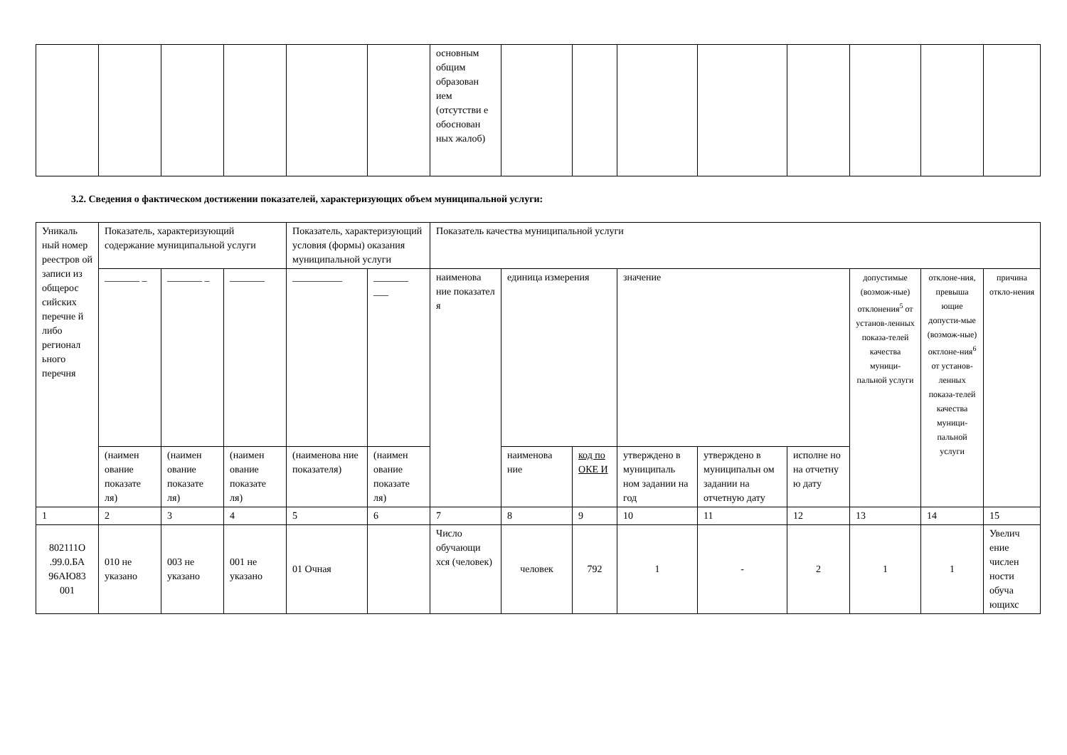| | | | | | | основным общим образован ием (отсутстви е обоснован ных жалоб) | | | | | | | | |
3.2. Сведения о фактическом достижении показателей, характеризующих объем муниципальной услуги:
| Уникаль ный номер реестров ой записи из общерос сийских перечне й либо регионал ьного перечня | Показатель, характеризующий содержание муниципальной услуги | | | Показатель, характеризующий условия (формы) оказания муниципальной услуги | | Показатель качества муниципальной услуги | | | | | | | | |
| --- | --- | --- | --- | --- | --- | --- | --- | --- | --- | --- | --- | --- | --- | --- |
| | _______ _ | _______ _ | _______ | __________ | _______ ___ | наименова ние показател я | единица измерения | | значение | | | допустимые (возмож-ные) отклонения<sup>5</sup> от установ-ленных показа-телей качества муници-пальной услуги | отклоне-ния, превыша ющие допусти-мые (возмож-ные) октлоне-ния<sup>6</sup> от установ-ленных показа-телей качества муници-пальной услуги | причина откло-нения |
| | (наимен ование показате ля) | (наимен ование показате ля) | (наимен ование показате ля) | (наименова ние показателя) | (наимен ование показате ля) | | наименова ние | код по ОКЕ И | утверждено в муниципаль ном задании на год | утверждено в муниципальн ом задании на отчетную дату | исполне но на отчетну ю дату | | | |
| 1 | 2 | 3 | 4 | 5 | 6 | 7 | 8 | 9 | 10 | 11 | 12 | 13 | 14 | 15 |
| 802111О .99.0.БА 96АЮ83 001 | 010 не указано | 003 не указано | 001 не указано | 01 Очная | | Число обучающи хся (человек) | человек | 792 | 1 | - | 2 | 1 | 1 | Увелич ение числен ности обуча ющихс |